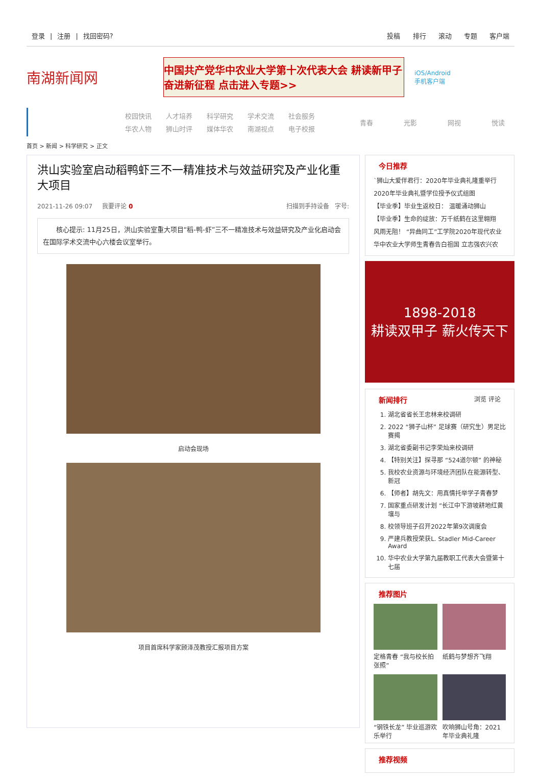登录 | 注册 | 找回密码? 投稿 排行 滚动 专题 客户端
南湖新闻网
中国共产党华中农业大学第十次代表大会 耕读新甲子 奋进新征程 点击进入专题>>
iOS/Android
手机客户端
校园快讯 人才培养 科学研究 学术交流 社会服务 华农人物 狮山时评 媒体华农 南湖视点 电子校报
青春 光影 网视 悦读
首页 > 新闻 > 科学研究 > 正文
洪山实验室启动稻鸭虾三不一精准技术与效益研究及产业化重大项目
2021-11-26 09:07 我要评论 0 扫描到手持设备 字号:
核心提示: 11月25日，洪山实验室重大项目“稻-鸭-虾”三不一精准技术与效益研究及产业化启动会在国际学术交流中心六楼会议室举行。
启动会现场
项目首席科学家顾泽茂教授汇报项目方案
今日推荐
`狮山大爱伴君行：2020年毕业典礼隆重举行
2020年毕业典礼暨学位授予仪式组图
【毕业季】毕业生返校日： 温暖涌动狮山
【毕业季】生命的绽放：万千纸鹤在这里翱翔
风雨无阻！ “异曲同工”工学院2020年现代农业
华中农业大学师生青春告白祖国 立志强农兴农
1898-2018
耕读双甲子 薪火传天下
新闻排行 浏览 评论
1. 湖北省省长王忠林来校调研
2. 2022 “狮子山杯” 足球赛（研究生）男足比赛揭
3. 湖北省委副书记李荣灿来校调研
4. 【特别关注】探寻那 “524道尔顿” 的神秘
5. 我校农业资源与环境经济团队在能源转型、新冠
6. 【师者】胡先文：用真情托举学子青春梦
7. 国家重点研发计划 “长江中下游坡耕地红黄壤与
8. 校领导班子召开2022年第9次调度会
9. 严建兵教授荣获L. Stadler Mid-Career Award
10. 华中农业大学第九届教职工代表大会暨第十七届
推荐图片
定格青春 “我与校长拍张照”
纸鹤与梦想齐飞翔
“钢铁长龙” 毕业巡游欢乐举行
吹响狮山号角：2021年毕业典礼隆
推荐视频